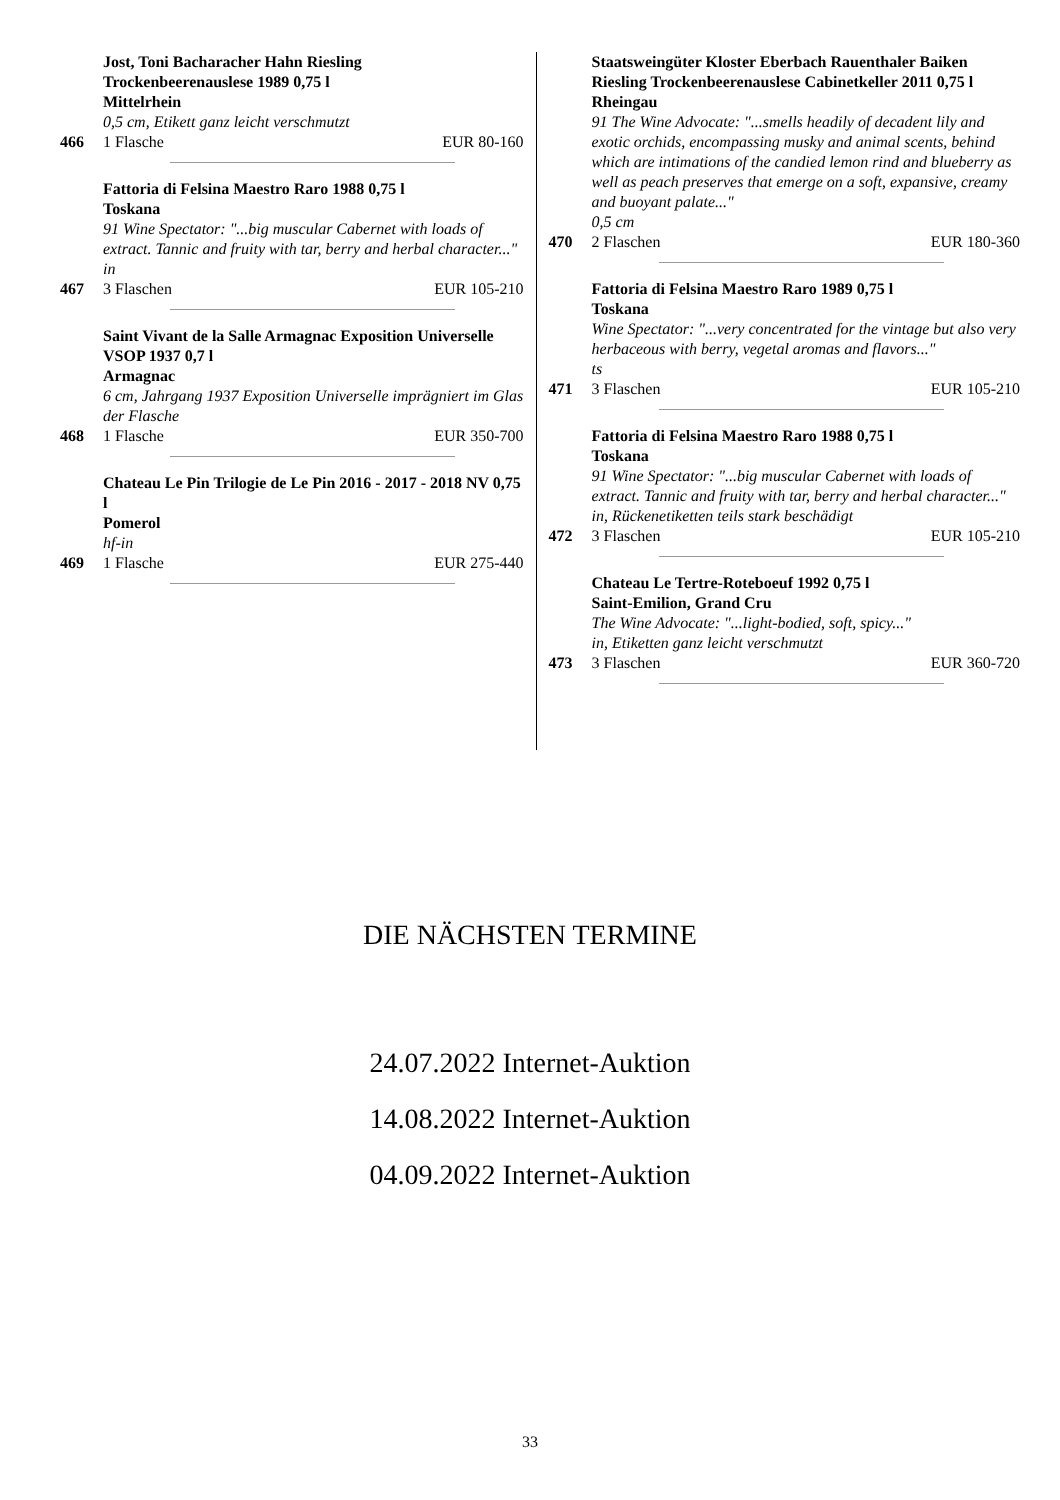Jost, Toni Bacharacher Hahn Riesling
Trockenbeerenauslese 1989 0,75 l
Mittelrhein
0,5 cm, Etikett ganz leicht verschmutzt
466 1 Flasche EUR 80-160
Fattoria di Felsina Maestro Raro 1988 0,75 l
Toskana
91 Wine Spectator: "...big muscular Cabernet with loads of extract. Tannic and fruity with tar, berry and herbal character..."
in
467 3 Flaschen EUR 105-210
Saint Vivant de la Salle Armagnac Exposition Universelle VSOP 1937 0,7 l
Armagnac
6 cm, Jahrgang 1937 Exposition Universelle imprägniert im Glas der Flasche
468 1 Flasche EUR 350-700
Chateau Le Pin Trilogie de Le Pin 2016 - 2017 - 2018 NV 0,75 l
Pomerol
hf-in
469 1 Flasche EUR 275-440
Staatsweingüter Kloster Eberbach Rauenthaler Baiken Riesling Trockenbeerenauslese Cabinetkeller 2011 0,75 l
Rheingau
91 The Wine Advocate: "...smells headily of decadent lily and exotic orchids, encompassing musky and animal scents, behind which are intimations of the candied lemon rind and blueberry as well as peach preserves that emerge on a soft, expansive, creamy and buoyant palate..."
0,5 cm
470 2 Flaschen EUR 180-360
Fattoria di Felsina Maestro Raro 1989 0,75 l
Toskana
Wine Spectator: "...very concentrated for the vintage but also very herbaceous with berry, vegetal aromas and flavors..."
ts
471 3 Flaschen EUR 105-210
Fattoria di Felsina Maestro Raro 1988 0,75 l
Toskana
91 Wine Spectator: "...big muscular Cabernet with loads of extract. Tannic and fruity with tar, berry and herbal character..."
in, Rückenetiketten teils stark beschädigt
472 3 Flaschen EUR 105-210
Chateau Le Tertre-Roteboeuf 1992 0,75 l
Saint-Emilion, Grand Cru
The Wine Advocate: "...light-bodied, soft, spicy..."
in, Etiketten ganz leicht verschmutzt
473 3 Flaschen EUR 360-720
DIE NÄCHSTEN TERMINE
24.07.2022 Internet-Auktion
14.08.2022 Internet-Auktion
04.09.2022 Internet-Auktion
33